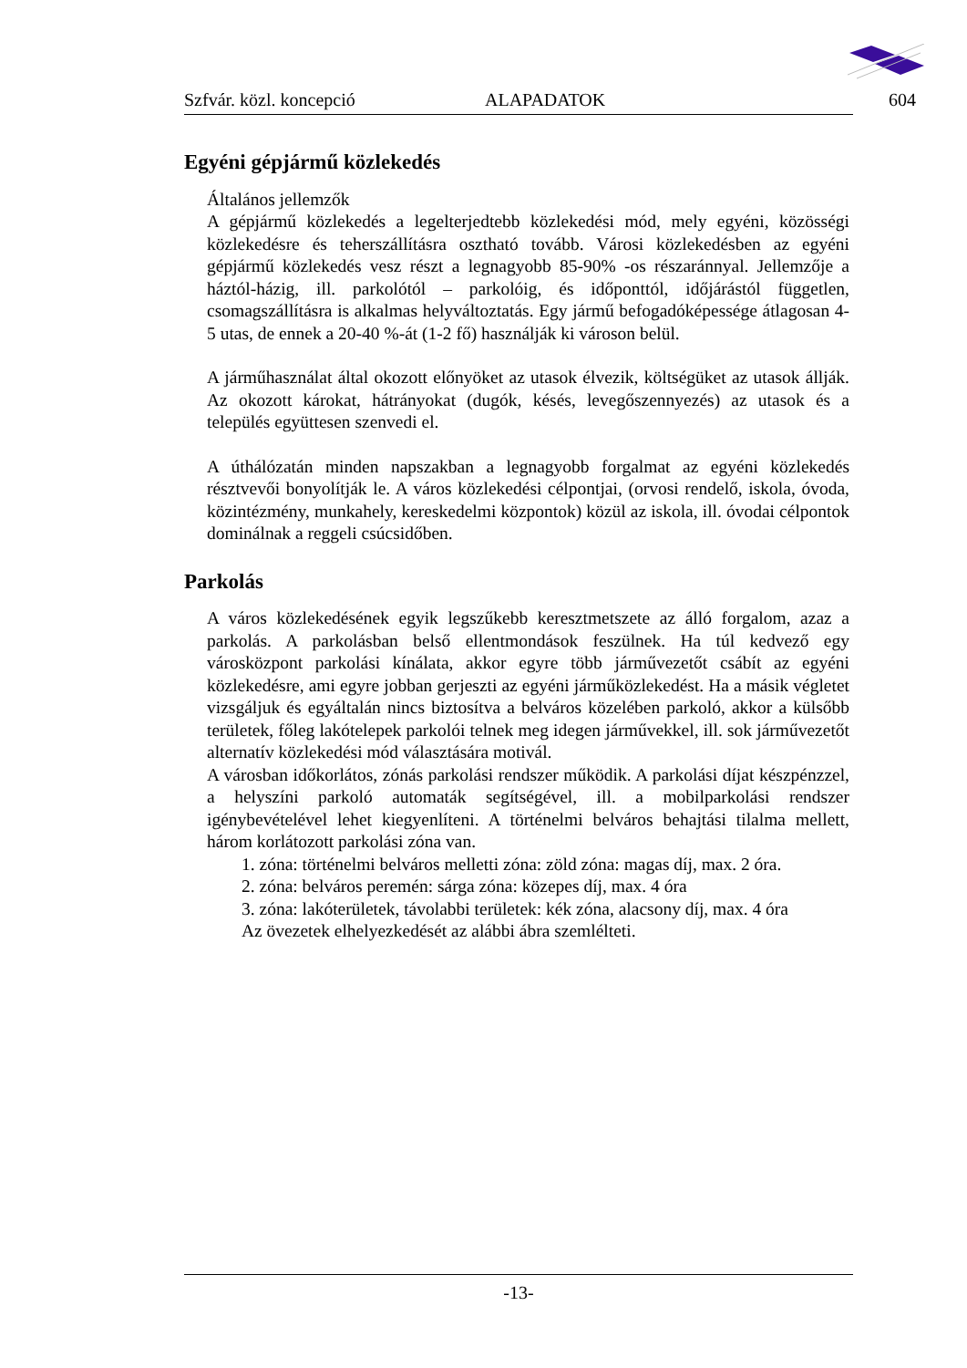Szfvár. közl. koncepció ALAPADATOK 604
Egyéni gépjármű közlekedés
Általános jellemzők
A gépjármű közlekedés a legelterjedtebb közlekedési mód, mely egyéni, közösségi közlekedésre és teherszállításra osztható tovább. Városi közlekedésben az egyéni gépjármű közlekedés vesz részt a legnagyobb 85-90% -os részaránnyal. Jellemzője a háztól-házig, ill. parkolótól – parkolóig, és időponttól, időjárástól független, csomagszállításra is alkalmas helyváltoztatás. Egy jármű befogadóképessége átlagosan 4-5 utas, de ennek a 20-40 %-át (1-2 fő) használják ki városon belül.
A járműhasználat által okozott előnyöket az utasok élvezik, költségüket az utasok állják. Az okozott károkat, hátrányokat (dugók, késés, levegőszennyezés) az utasok és a település együttesen szenvedi el.
A úthálózatán minden napszakban a legnagyobb forgalmat az egyéni közlekedés résztvevői bonyolítják le. A város közlekedési célpontjai, (orvosi rendelő, iskola, óvoda, közintézmény, munkahely, kereskedelmi központok) közül az iskola, ill. óvodai célpontok dominálnak a reggeli csúcsidőben.
Parkolás
A város közlekedésének egyik legszűkebb keresztmetszete az álló forgalom, azaz a parkolás. A parkolásban belső ellentmondások feszülnek. Ha túl kedvező egy városközpont parkolási kínálata, akkor egyre több járművezetőt csábít az egyéni közlekedésre, ami egyre jobban gerjeszti az egyéni járműközlekedést. Ha a másik végletet vizsgáljuk és egyáltalán nincs biztosítva a belváros közelében parkoló, akkor a külsőbb területek, főleg lakótelepek parkolói telnek meg idegen járművekkel, ill. sok járművezetőt alternatív közlekedési mód választására motivál.
A városban időkorlátos, zónás parkolási rendszer működik. A parkolási díjat készpénzzel, a helyszíni parkoló automaták segítségével, ill. a mobilparkolási rendszer igénybevételével lehet kiegyenlíteni. A történelmi belváros behajtási tilalma mellett, három korlátozott parkolási zóna van.
1. zóna: történelmi belváros melletti zóna: zöld zóna: magas díj, max. 2 óra.
2. zóna: belváros peremén: sárga zóna: közepes díj, max. 4 óra
3. zóna: lakóterületek, távolabbi területek: kék zóna, alacsony díj, max. 4 óra
Az övezetek elhelyezkedését az alábbi ábra szemlélteti.
-13-